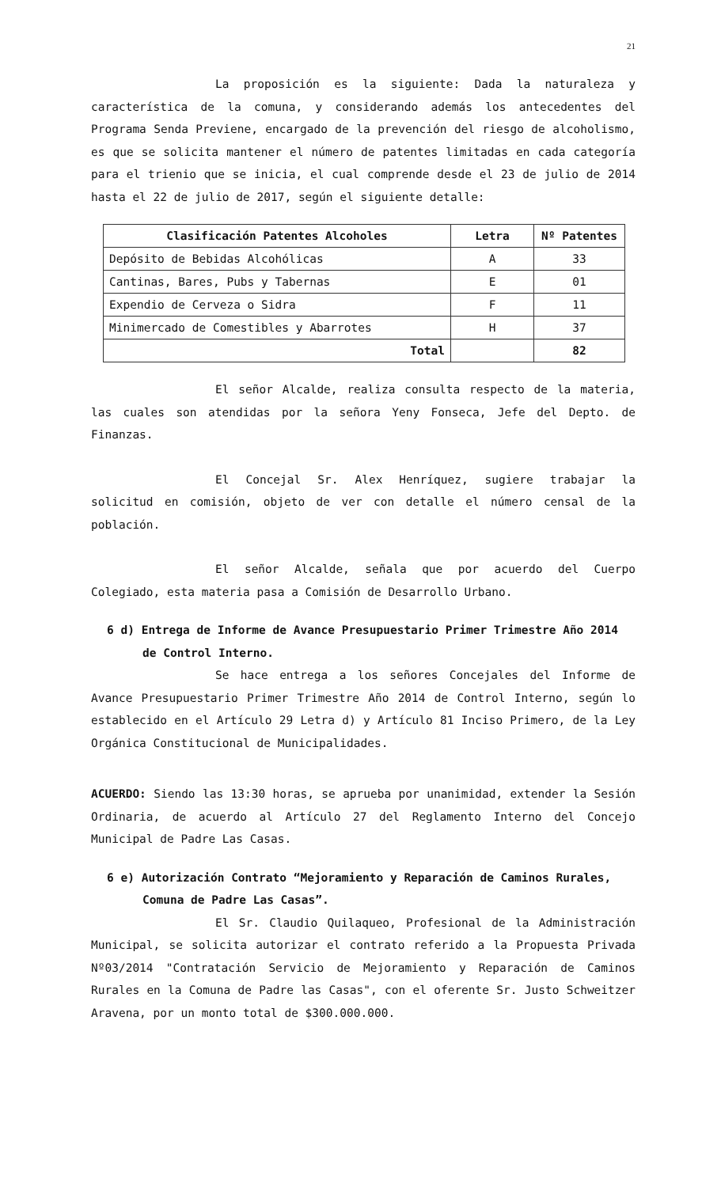21
La proposición es la siguiente: Dada la naturaleza y característica de la comuna, y considerando además los antecedentes del Programa Senda Previene, encargado de la prevención del riesgo de alcoholismo, es que se solicita mantener el número de patentes limitadas en cada categoría para el trienio que se inicia, el cual comprende desde el 23 de julio de 2014 hasta el 22 de julio de 2017, según el siguiente detalle:
| Clasificación Patentes Alcoholes | Letra | Nº Patentes |
| --- | --- | --- |
| Depósito de Bebidas Alcohólicas | A | 33 |
| Cantinas, Bares, Pubs y Tabernas | E | 01 |
| Expendio de Cerveza o Sidra | F | 11 |
| Minimercado de Comestibles y Abarrotes | H | 37 |
| Total | | 82 |
El señor Alcalde, realiza consulta respecto de la materia, las cuales son atendidas por la señora Yeny Fonseca, Jefe del Depto. de Finanzas.
El Concejal Sr. Alex Henríquez, sugiere trabajar la solicitud en comisión, objeto de ver con detalle el número censal de la población.
El señor Alcalde, señala que por acuerdo del Cuerpo Colegiado, esta materia pasa a Comisión de Desarrollo Urbano.
6 d) Entrega de Informe de Avance Presupuestario Primer Trimestre Año 2014 de Control Interno.
Se hace entrega a los señores Concejales del Informe de Avance Presupuestario Primer Trimestre Año 2014 de Control Interno, según lo establecido en el Artículo 29 Letra d) y Artículo 81 Inciso Primero, de la Ley Orgánica Constitucional de Municipalidades.
ACUERDO: Siendo las 13:30 horas, se aprueba por unanimidad, extender la Sesión Ordinaria, de acuerdo al Artículo 27 del Reglamento Interno del Concejo Municipal de Padre Las Casas.
6 e) Autorización Contrato “Mejoramiento y Reparación de Caminos Rurales, Comuna de Padre Las Casas”.
El Sr. Claudio Quilaqueo, Profesional de la Administración Municipal, se solicita autorizar el contrato referido a la Propuesta Privada Nº03/2014 "Contratación Servicio de Mejoramiento y Reparación de Caminos Rurales en la Comuna de Padre las Casas", con el oferente Sr. Justo Schweitzer Aravena, por un monto total de $300.000.000.